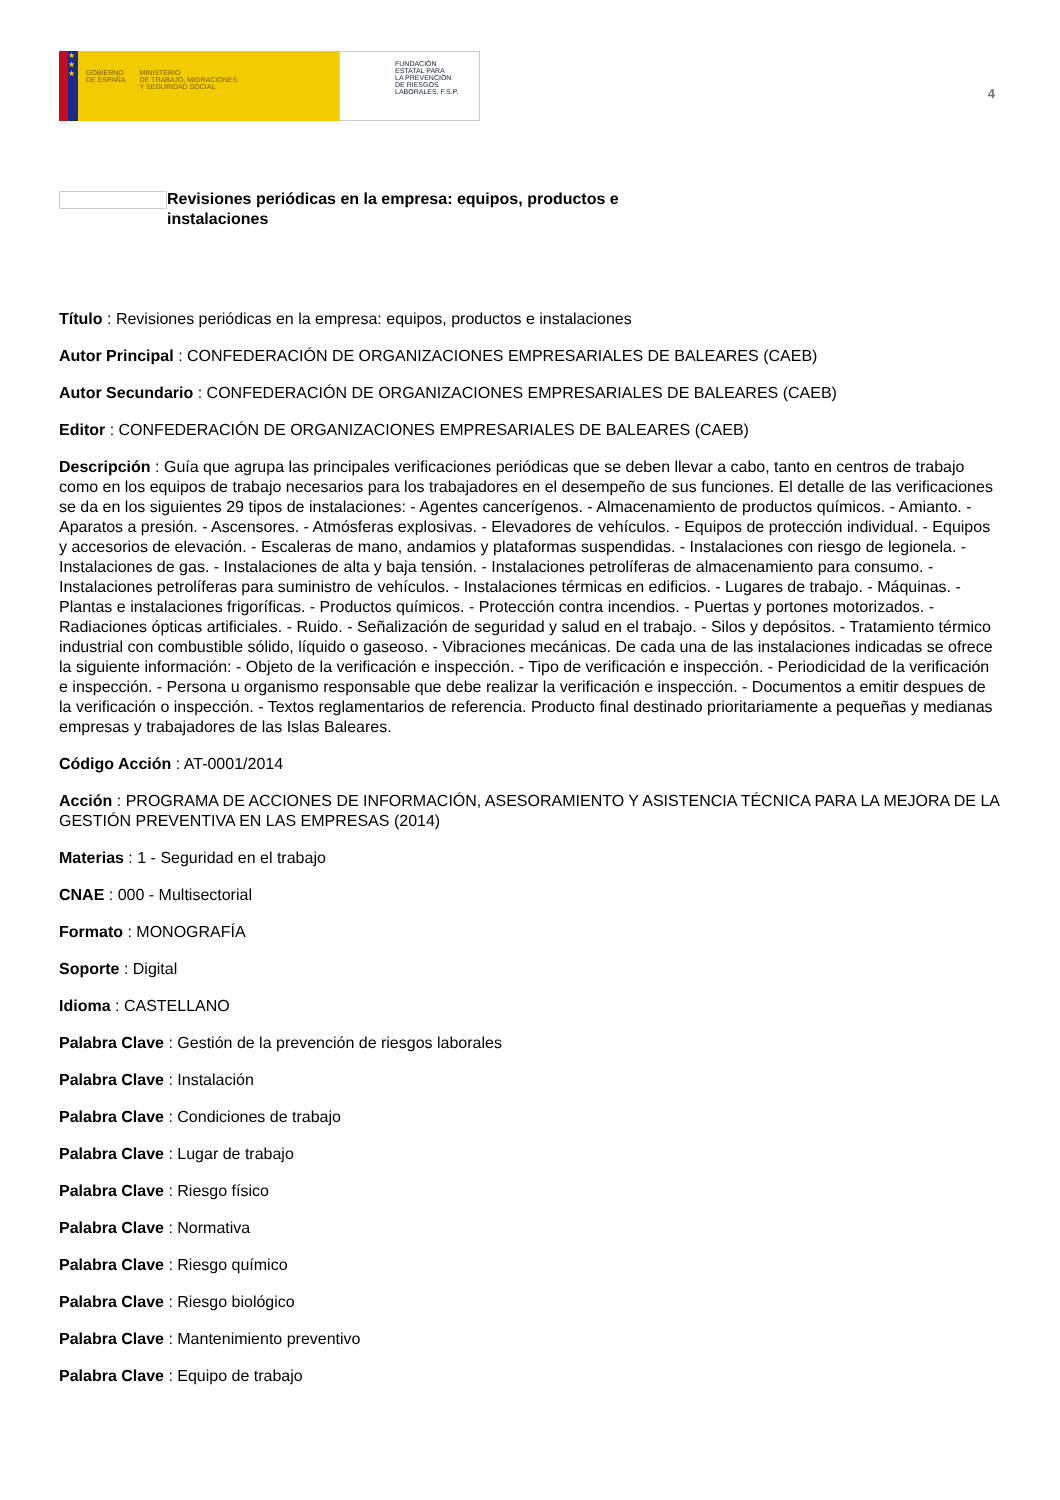★
★
★
GOBIERNO
DE ESPAÑA MINISTERIO
DE TRABAJO, MIGRACIONES
Y SEGURIDAD SOCIAL
FUNDACIÓN
ESTATAL PARA
LA PREVENCIÓN
DE RIESGOS
LABORALES, F.S.P.
4
Revisiones periódicas en la empresa: equipos, productos e instalaciones
Título : Revisiones periódicas en la empresa: equipos, productos e instalaciones
Autor Principal : CONFEDERACIÓN DE ORGANIZACIONES EMPRESARIALES DE BALEARES (CAEB)
Autor Secundario : CONFEDERACIÓN DE ORGANIZACIONES EMPRESARIALES DE BALEARES (CAEB)
Editor : CONFEDERACIÓN DE ORGANIZACIONES EMPRESARIALES DE BALEARES (CAEB)
Descripción : Guía que agrupa las principales verificaciones periódicas que se deben llevar a cabo, tanto en centros de trabajo como en los equipos de trabajo necesarios para los trabajadores en el desempeño de sus funciones. El detalle de las verificaciones se da en los siguientes 29 tipos de instalaciones: - Agentes cancerígenos. - Almacenamiento de productos químicos. - Amianto. - Aparatos a presión. - Ascensores. - Atmósferas explosivas. - Elevadores de vehículos. - Equipos de protección individual. - Equipos y accesorios de elevación. - Escaleras de mano, andamios y plataformas suspendidas. - Instalaciones con riesgo de legionela. - Instalaciones de gas. - Instalaciones de alta y baja tensión. - Instalaciones petrolíferas de almacenamiento para consumo. - Instalaciones petrolíferas para suministro de vehículos. - Instalaciones térmicas en edificios. - Lugares de trabajo. - Máquinas. - Plantas e instalaciones frigoríficas. - Productos químicos. - Protección contra incendios. - Puertas y portones motorizados. - Radiaciones ópticas artificiales. - Ruido. - Señalización de seguridad y salud en el trabajo. - Silos y depósitos. - Tratamiento térmico industrial con combustible sólido, líquido o gaseoso. - Vibraciones mecánicas. De cada una de las instalaciones indicadas se ofrece la siguiente información: - Objeto de la verificación e inspección. - Tipo de verificación e inspección. - Periodicidad de la verificación e inspección. - Persona u organismo responsable que debe realizar la verificación e inspección. - Documentos a emitir despues de la verificación o inspección. - Textos reglamentarios de referencia. Producto final destinado prioritariamente a pequeñas y medianas empresas y trabajadores de las Islas Baleares.
Código Acción : AT-0001/2014
Acción : PROGRAMA DE ACCIONES DE INFORMACIÓN, ASESORAMIENTO Y ASISTENCIA TÉCNICA PARA LA MEJORA DE LA GESTIÓN PREVENTIVA EN LAS EMPRESAS (2014)
Materias : 1 - Seguridad en el trabajo
CNAE : 000 - Multisectorial
Formato : MONOGRAFÍA
Soporte : Digital
Idioma : CASTELLANO
Palabra Clave : Gestión de la prevención de riesgos laborales
Palabra Clave : Instalación
Palabra Clave : Condiciones de trabajo
Palabra Clave : Lugar de trabajo
Palabra Clave : Riesgo físico
Palabra Clave : Normativa
Palabra Clave : Riesgo químico
Palabra Clave : Riesgo biológico
Palabra Clave : Mantenimiento preventivo
Palabra Clave : Equipo de trabajo